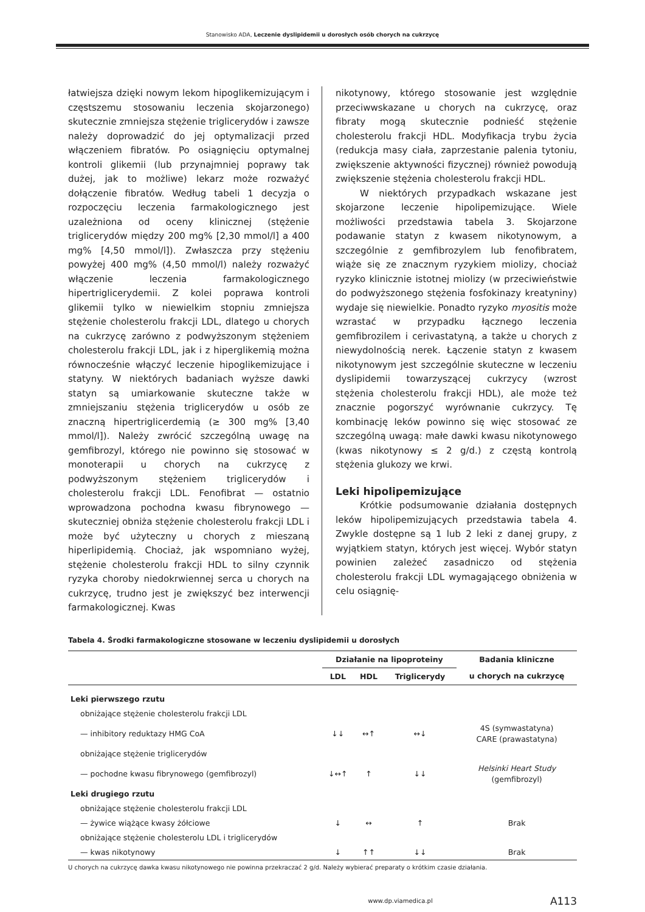Stanowisko ADA, Leczenie dyslipidemii u dorosłych osób chorych na cukrzycę
łatwiejsza dzięki nowym lekom hipoglikemizującym i częstszemu stosowaniu leczenia skojarzonego) skutecznie zmniejsza stężenie triglicerydów i zawsze należy doprowadzić do jej optymalizacji przed włączeniem fibratów. Po osiągnięciu optymalnej kontroli glikemii (lub przynajmniej poprawy tak dużej, jak to możliwe) lekarz może rozważyć dołączenie fibratów. Według tabeli 1 decyzja o rozpoczęciu leczenia farmakologicznego jest uzależniona od oceny klinicznej (stężenie triglicerydów między 200 mg% [2,30 mmol/l] a 400 mg% [4,50 mmol/l]). Zwłaszcza przy stężeniu powyżej 400 mg% (4,50 mmol/l) należy rozważyć włączenie leczenia farmakologicznego hipertriglicerydemii. Z kolei poprawa kontroli glikemii tylko w niewielkim stopniu zmniejsza stężenie cholesterolu frakcji LDL, dlatego u chorych na cukrzycę zarówno z podwyższonym stężeniem cholesterolu frakcji LDL, jak i z hiperglikemią można równocześnie włączyć leczenie hipoglikemizujące i statyny. W niektórych badaniach wyższe dawki statyn są umiarkowanie skuteczne także w zmniejszaniu stężenia triglicerydów u osób ze znaczną hipertriglicerdemią (≥ 300 mg% [3,40 mmol/l]). Należy zwrócić szczególną uwagę na gemfibrozyl, którego nie powinno się stosować w monoterapii u chorych na cukrzycę z podwyższonym stężeniem triglicerydów i cholesterolu frakcji LDL. Fenofibrat — ostatnio wprowadzona pochodna kwasu fibrynowego — skuteczniej obniża stężenie cholesterolu frakcji LDL i może być użyteczny u chorych z mieszaną hiperlipidemią. Chociaż, jak wspomniano wyżej, stężenie cholesterolu frakcji HDL to silny czynnik ryzyka choroby niedokrwiennej serca u chorych na cukrzycę, trudno jest je zwiększyć bez interwencji farmakologicznej. Kwas
nikotynowy, którego stosowanie jest względnie przeciwwskazane u chorych na cukrzycę, oraz fibraty mogą skutecznie podnieść stężenie cholesterolu frakcji HDL. Modyfikacja trybu życia (redukcja masy ciała, zaprzestanie palenia tytoniu, zwiększenie aktywności fizycznej) również powodują zwiększenie stężenia cholesterolu frakcji HDL.
W niektórych przypadkach wskazane jest skojarzone leczenie hipolipemizujące. Wiele możliwości przedstawia tabela 3. Skojarzone podawanie statyn z kwasem nikotynowym, a szczególnie z gemfibrozylem lub fenofibratem, wiąże się ze znacznym ryzykiem miolizy, chociaż ryzyko klinicznie istotnej miolizy (w przeciwieństwie do podwyższonego stężenia fosfokinazy kreatyniny) wydaje się niewielkie. Ponadto ryzyko myositis może wzrastać w przypadku łącznego leczenia gemfibrozilem i cerivastatyną, a także u chorych z niewydolnością nerek. Łączenie statyn z kwasem nikotynowym jest szczególnie skuteczne w leczeniu dyslipidemii towarzyszącej cukrzycy (wzrost stężenia cholesterolu frakcji HDL), ale może też znacznie pogorszyć wyrównanie cukrzycy. Tę kombinację leków powinno się więc stosować ze szczególną uwagą: małe dawki kwasu nikotynowego (kwas nikotynowy ≤ 2 g/d.) z częstą kontrolą stężenia glukozy we krwi.
Leki hipolipemizujące
Krótkie podsumowanie działania dostępnych leków hipolipemizujących przedstawia tabela 4. Zwykle dostępne są 1 lub 2 leki z danej grupy, z wyjątkiem statyn, których jest więcej. Wybór statyn powinien zależeć zasadniczo od stężenia cholesterolu frakcji LDL wymagającego obniżenia w celu osiągnię-
Tabela 4. Środki farmakologiczne stosowane w leczeniu dyslipidemii u dorosłych
| | Działanie na lipoproteiny | | | Badania kliniczne |
| --- | --- | --- | --- | --- |
| | LDL | HDL | Triglicerydy | u chorych na cukrzycę |
| Leki pierwszego rzutu | | | | |
| obniżające stężenie cholesterolu frakcji LDL | | | | |
| — inhibitory reduktazy HMG CoA | ↓↓ | ↔↑ | ↔↓ | 4S (symwastatyna) CARE (prawastatyna) |
| obniżające stężenie triglicerydów | | | | |
| — pochodne kwasu fibrynowego (gemfibrozyl) | ↓↔↑ | ↑ | ↓↓ | Helsinki Heart Study (gemfibrozyl) |
| Leki drugiego rzutu | | | | |
| obniżające stężenie cholesterolu frakcji LDL | | | | |
| — żywice wiążące kwasy żółciowe | ↓ | ↔ | ↑ | Brak |
| obniżające stężenie cholesterolu LDL i triglicerydów | | | | |
| — kwas nikotynowy | ↓ | ↑↑ | ↓↓ | Brak |
U chorych na cukrzycę dawka kwasu nikotynowego nie powinna przekraczać 2 g/d. Należy wybierać preparaty o krótkim czasie działania.
www.dp.viamedica.pl A113